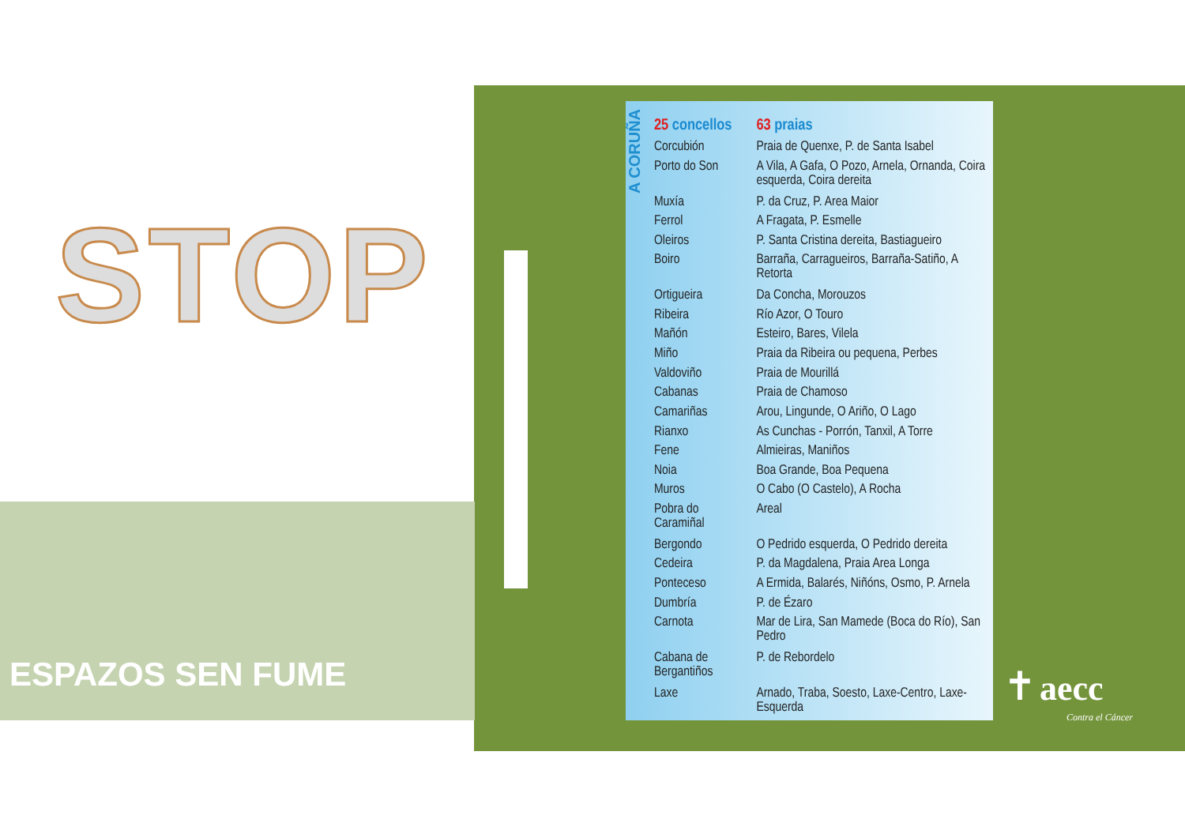STOP
ESPAZOS SEN FUME
A CORUÑA
| 25 concellos | 63 praias |
| --- | --- |
| Corcubión | Praia de Quenxe, P. de Santa Isabel |
| Porto do Son | A Vila, A Gafa, O Pozo, Arnela, Ornanda, Coira esquerda, Coira dereita |
| Muxía | P. da Cruz, P. Area Maior |
| Ferrol | A Fragata, P. Esmelle |
| Oleiros | P. Santa Cristina dereita, Bastiagueiro |
| Boiro | Barraña, Carragueiros, Barraña-Satiño, A Retorta |
| Ortigueira | Da Concha, Morouzos |
| Ribeira | Río Azor, O Touro |
| Mañón | Esteiro, Bares, Vilela |
| Miño | Praia da Ribeira ou pequena, Perbes |
| Valdoviño | Praia de Mourillá |
| Cabanas | Praia de Chamoso |
| Camariñas | Arou, Lingunde, O Ariño, O Lago |
| Rianxo | As Cunchas - Porrón, Tanxil, A Torre |
| Fene | Almieiras, Maniños |
| Noia | Boa Grande, Boa Pequena |
| Muros | O Cabo (O Castelo), A Rocha |
| Pobra do Caramiñal | Areal |
| Bergondo | O Pedrido esquerda, O Pedrido dereita |
| Cedeira | P. da Magdalena, Praia Area Longa |
| Ponteceso | A Ermida, Balarés, Niñóns, Osmo, P. Arnela |
| Dumbría | P. de Ézaro |
| Carnota | Mar de Lira, San Mamede (Boca do Río), San Pedro |
| Cabana de Bergantiños | P. de Rebordelo |
| Laxe | Arnado, Traba, Soesto, Laxe-Centro, Laxe-Esquerda |
✝ aecc
Contra el Cáncer